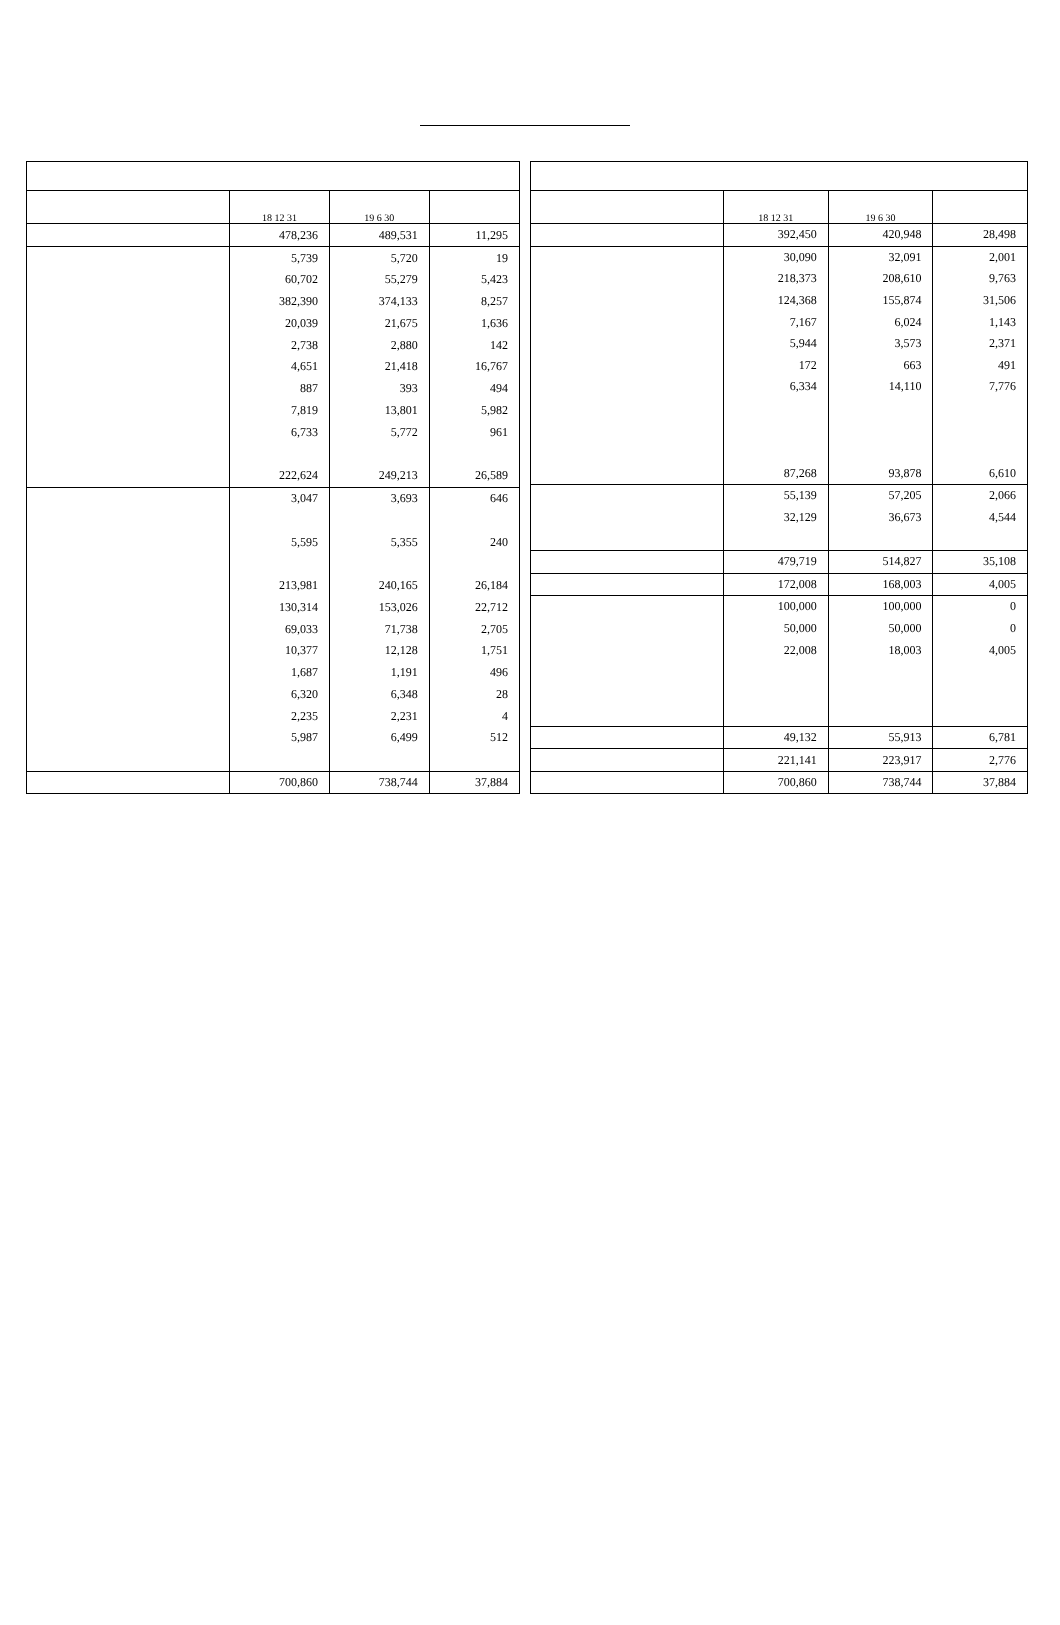| | 18 12 31 | 19 6 30 | |
| --- | --- | --- | --- |
| | 478,236 | 489,531 | 11,295 |
| | 5,739 | 5,720 | 19 |
| | 60,702 | 55,279 | 5,423 |
| | 382,390 | 374,133 | 8,257 |
| | 20,039 | 21,675 | 1,636 |
| | 2,738 | 2,880 | 142 |
| | 4,651 | 21,418 | 16,767 |
| | 887 | 393 | 494 |
| | 7,819 | 13,801 | 5,982 |
| | 6,733 | 5,772 | 961 |
| | 222,624 | 249,213 | 26,589 |
| | 3,047 | 3,693 | 646 |
| | 5,595 | 5,355 | 240 |
| | 213,981 | 240,165 | 26,184 |
| | 130,314 | 153,026 | 22,712 |
| | 69,033 | 71,738 | 2,705 |
| | 10,377 | 12,128 | 1,751 |
| | 1,687 | 1,191 | 496 |
| | 6,320 | 6,348 | 28 |
| | 2,235 | 2,231 | 4 |
| | 5,987 | 6,499 | 512 |
| | 700,860 | 738,744 | 37,884 |
| | 18 12 31 | 19 6 30 | |
| --- | --- | --- | --- |
| | 392,450 | 420,948 | 28,498 |
| | 30,090 | 32,091 | 2,001 |
| | 218,373 | 208,610 | 9,763 |
| | 124,368 | 155,874 | 31,506 |
| | 7,167 | 6,024 | 1,143 |
| | 5,944 | 3,573 | 2,371 |
| | 172 | 663 | 491 |
| | 6,334 | 14,110 | 7,776 |
| | 87,268 | 93,878 | 6,610 |
| | 55,139 | 57,205 | 2,066 |
| | 32,129 | 36,673 | 4,544 |
| | 479,719 | 514,827 | 35,108 |
| | 172,008 | 168,003 | 4,005 |
| | 100,000 | 100,000 | 0 |
| | 50,000 | 50,000 | 0 |
| | 22,008 | 18,003 | 4,005 |
| | 49,132 | 55,913 | 6,781 |
| | 221,141 | 223,917 | 2,776 |
| | 700,860 | 738,744 | 37,884 |